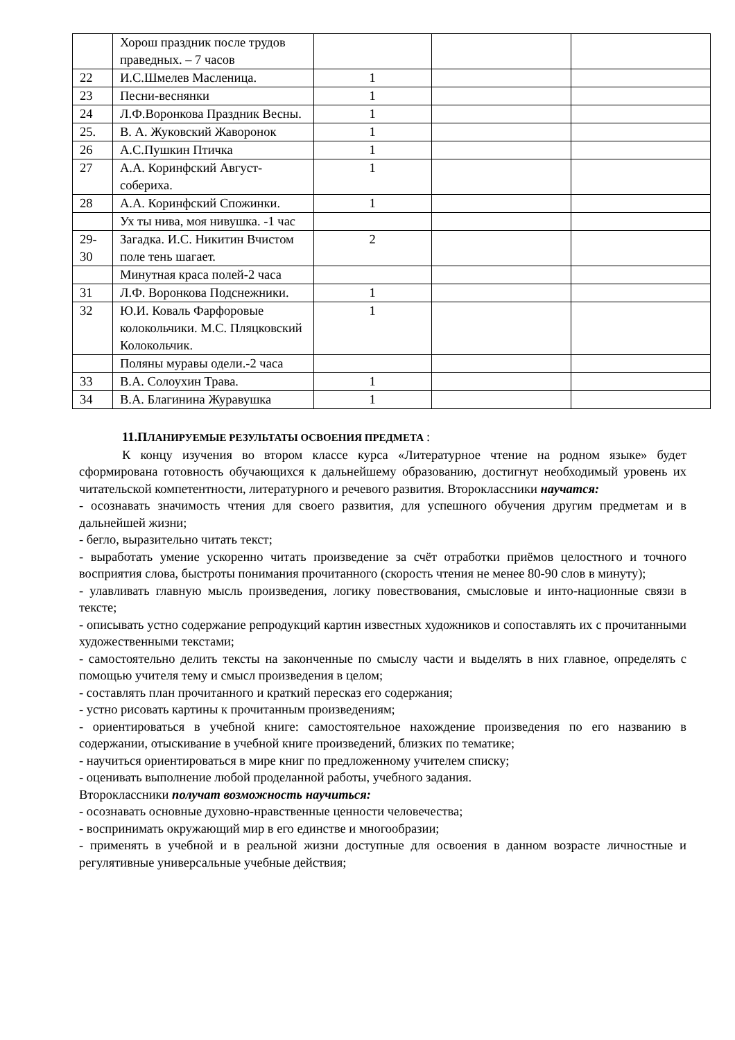| | Хорош праздник после трудов праведных. – 7 часов | | | |
| 22 | И.С.Шмелев Масленица. | 1 | | |
| 23 | Песни-веснянки | 1 | | |
| 24 | Л.Ф.Воронкова Праздник Весны. | 1 | | |
| 25. | В. А. Жуковский Жаворонок | 1 | | |
| 26 | А.С.Пушкин Птичка | 1 | | |
| 27 | А.А. Коринфский Август-собериха. | 1 | | |
| 28 | А.А. Коринфский Спожинки. | 1 | | |
| | Ух ты нива, моя нивушка. -1 час | | | |
| 29-30 | Загадка. И.С. Никитин Вчистом поле тень шагает. | 2 | | |
| | Минутная краса полей-2 часа | | | |
| 31 | Л.Ф. Воронкова Подснежники. | 1 | | |
| 32 | Ю.И. Коваль Фарфоровые колокольчики. М.С. Пляцковский Колокольчик. | 1 | | |
| | Поляны муравы одели.-2 часа | | | |
| 33 | В.А. Солоухин Трава. | 1 | | |
| 34 | В.А. Благинина Журавушка | 1 | | |
11.ПЛАНИРУЕМЫЕ РЕЗУЛЬТАТЫ ОСВОЕНИЯ ПРЕДМЕТА :
К концу изучения во втором классе курса «Литературное чтение на родном языке» будет сформирована готовность обучающихся к дальнейшему образованию, достигнут необходимый уровень их читательской компетентности, литературного и речевого развития. Второклассники научатся:
- осознавать значимость чтения для своего развития, для успешного обучения другим предметам и в дальнейшей жизни;
- бегло, выразительно читать текст;
- выработать умение ускоренно читать произведение за счёт отработки приёмов целостного и точного восприятия слова, быстроты понимания прочитанного (скорость чтения не менее 80-90 слов в минуту);
- улавливать главную мысль произведения, логику повествования, смысловые и инто-национные связи в тексте;
- описывать устно содержание репродукций картин известных художников и сопоставлять их с прочитанными художественными текстами;
- самостоятельно делить тексты на законченные по смыслу части и выделять в них главное, определять с помощью учителя тему и смысл произведения в целом;
- составлять план прочитанного и краткий пересказ его содержания;
- устно рисовать картины к прочитанным произведениям;
- ориентироваться в учебной книге: самостоятельное нахождение произведения по его названию в содержании, отыскивание в учебной книге произведений, близких по тематике;
- научиться ориентироваться в мире книг по предложенному учителем списку;
- оценивать выполнение любой проделанной работы, учебного задания.
Второклассники получат возможность научиться:
- осознавать основные духовно-нравственные ценности человечества;
- воспринимать окружающий мир в его единстве и многообразии;
- применять в учебной и в реальной жизни доступные для освоения в данном возрасте личностные и регулятивные универсальные учебные действия;